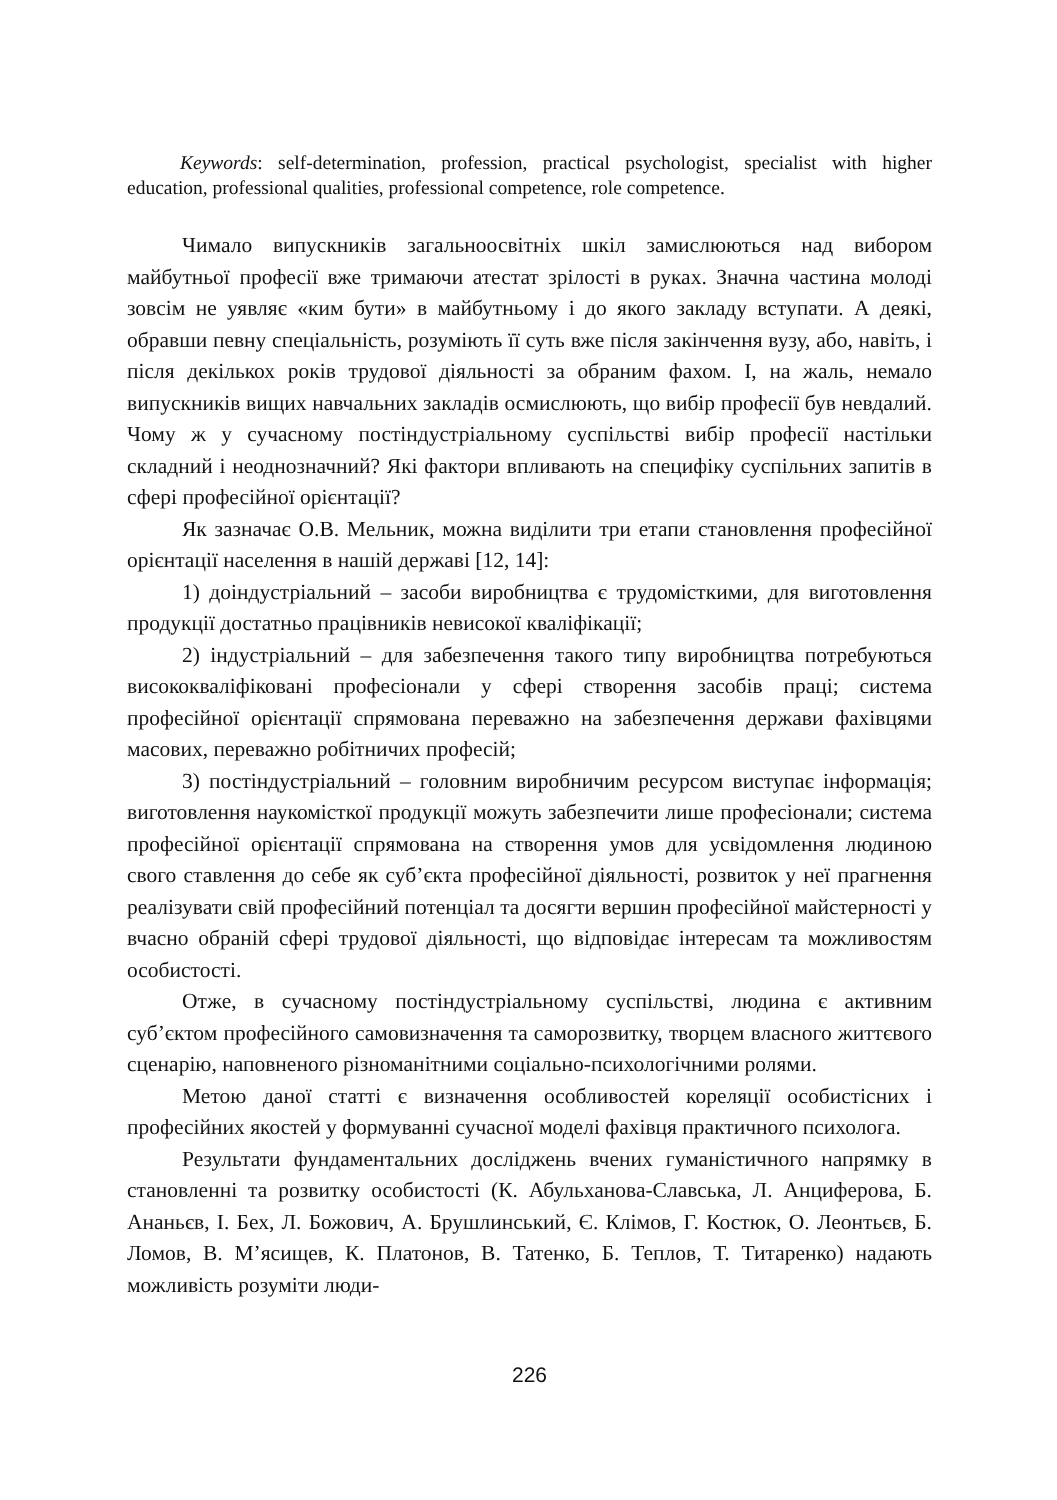Keywords: self-determination, profession, practical psychologist, specialist with higher education, professional qualities, professional competence, role competence.
Чимало випускників загальноосвітніх шкіл замислюються над вибором майбутньої професії вже тримаючи атестат зрілості в руках. Значна частина молоді зовсім не уявляє «ким бути» в майбутньому і до якого закладу вступати. А деякі, обравши певну спеціальність, розуміють її суть вже після закінчення вузу, або, навіть, і після декількох років трудової діяльності за обраним фахом. І, на жаль, немало випускників вищих навчальних закладів осмислюють, що вибір професії був невдалий. Чому ж у сучасному постіндустріальному суспільстві вибір професії настільки складний і неоднозначний? Які фактори впливають на специфіку суспільних запитів в сфері професійної орієнтації?
Як зазначає О.В. Мельник, можна виділити три етапи становлення професійної орієнтації населення в нашій державі [12, 14]:
1) доіндустріальний – засоби виробництва є трудомісткими, для виготовлення продукції достатньо працівників невисокої кваліфікації;
2) індустріальний – для забезпечення такого типу виробництва потребуються висококваліфіковані професіонали у сфері створення засобів праці; система професійної орієнтації спрямована переважно на забезпечення держави фахівцями масових, переважно робітничих професій;
3) постіндустріальний – головним виробничим ресурсом виступає інформація; виготовлення наукомісткої продукції можуть забезпечити лише професіонали; система професійної орієнтації спрямована на створення умов для усвідомлення людиною свого ставлення до себе як суб’єкта професійної діяльності, розвиток у неї прагнення реалізувати свій професійний потенціал та досягти вершин професійної майстерності у вчасно обраній сфері трудової діяльності, що відповідає інтересам та можливостям особистості.
Отже, в сучасному постіндустріальному суспільстві, людина є активним суб’єктом професійного самовизначення та саморозвитку, творцем власного життєвого сценарію, наповненого різноманітними соціально-психологічними ролями.
Метою даної статті є визначення особливостей кореляції особистісних і професійних якостей у формуванні сучасної моделі фахівця практичного психолога.
Результати фундаментальних досліджень вчених гуманістичного напрямку в становленні та розвитку особистості (К. Абульханова-Славська, Л. Анциферова, Б. Ананьєв, І. Бех, Л. Божович, А. Брушлинський, Є. Клімов, Г. Костюк, О. Леонтьєв, Б. Ломов, В. М’ясищев, К. Платонов, В. Татенко, Б. Теплов, Т. Титаренко) надають можливість розуміти люди-
226